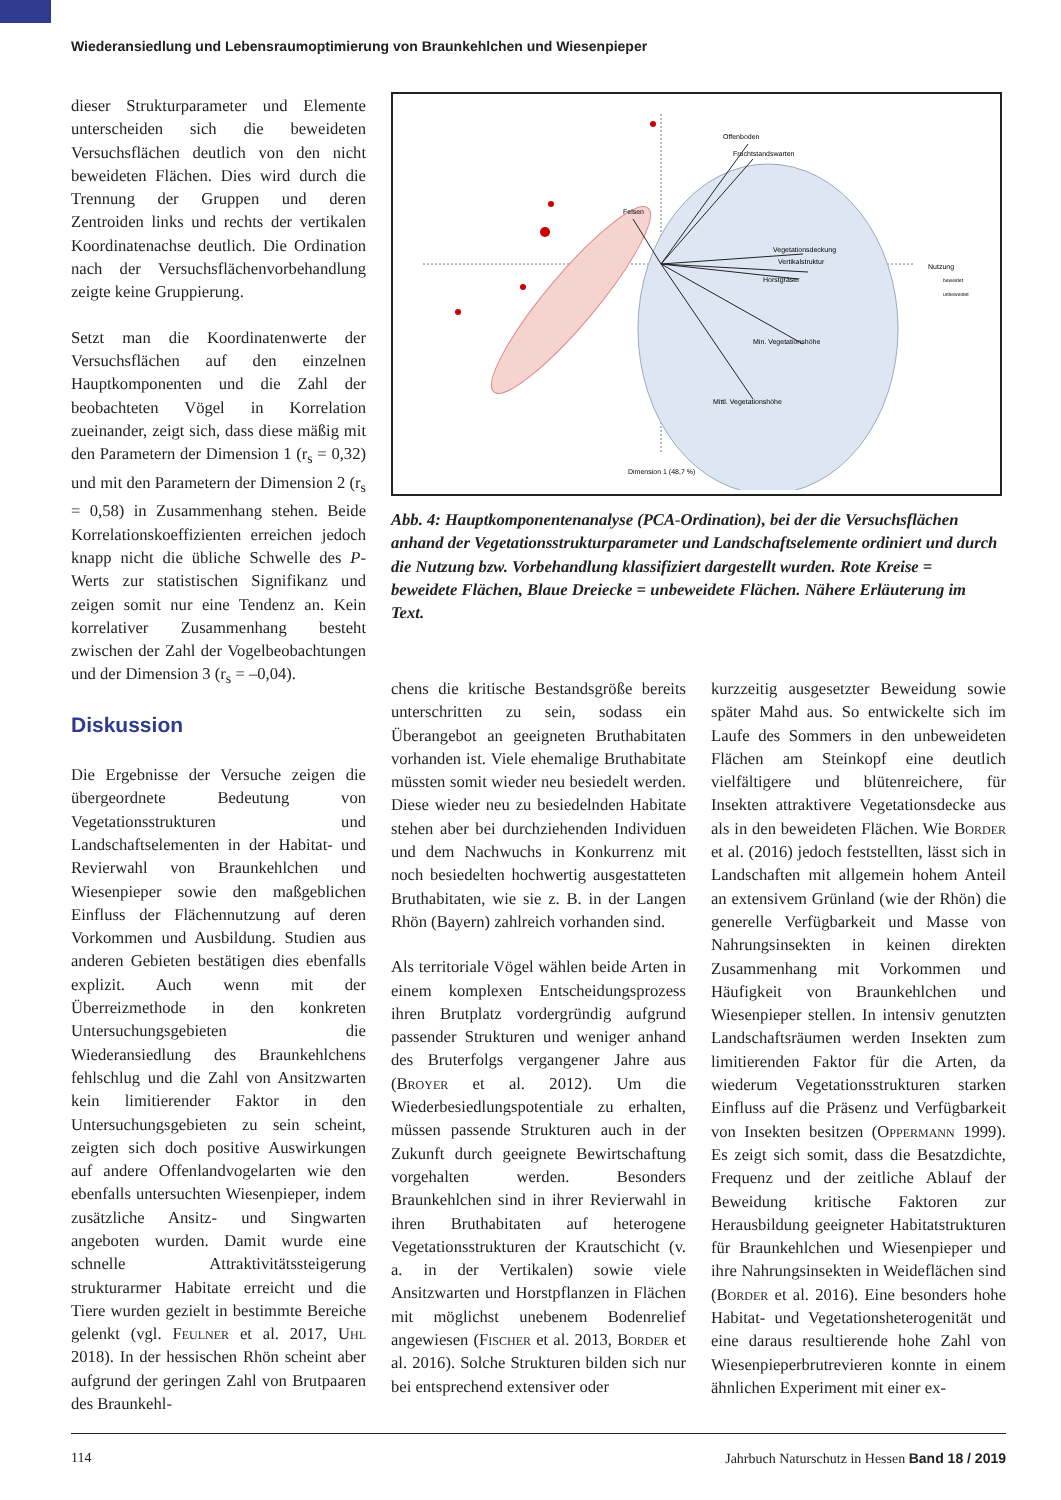Wiederansiedlung und Lebensraumoptimierung von Braunkehlchen und Wiesenpieper
dieser Strukturparameter und Elemente unterscheiden sich die beweideten Versuchsflächen deutlich von den nicht beweideten Flächen. Dies wird durch die Trennung der Gruppen und deren Zentroiden links und rechts der vertikalen Koordinatenachse deutlich. Die Ordination nach der Versuchsflächenvorbehandlung zeigte keine Gruppierung.
Setzt man die Koordinatenwerte der Versuchsflächen auf den einzelnen Hauptkomponenten und die Zahl der beobachteten Vögel in Korrelation zueinander, zeigt sich, dass diese mäßig mit den Parametern der Dimension 1 (r<sub>s</sub> = 0,32) und mit den Parametern der Dimension 2 (r<sub>s</sub> = 0,58) in Zusammenhang stehen. Beide Korrelationskoeffizienten erreichen jedoch knapp nicht die übliche Schwelle des P-Werts zur statistischen Signifikanz und zeigen somit nur eine Tendenz an. Kein korrelativer Zusammenhang besteht zwischen der Zahl der Vogelbeobachtungen und der Dimension 3 (r<sub>s</sub> = –0,04).
Diskussion
Die Ergebnisse der Versuche zeigen die übergeordnete Bedeutung von Vegetationsstrukturen und Landschaftselementen in der Habitat- und Revierwahl von Braunkehlchen und Wiesenpieper sowie den maßgeblichen Einfluss der Flächennutzung auf deren Vorkommen und Ausbildung. Studien aus anderen Gebieten bestätigen dies ebenfalls explizit. Auch wenn mit der Überreizmethode in den konkreten Untersuchungsgebieten die Wiederansiedlung des Braunkehlchens fehlschlug und die Zahl von Ansitzwarten kein limitierender Faktor in den Untersuchungsgebieten zu sein scheint, zeigten sich doch positive Auswirkungen auf andere Offenlandvogelarten wie den ebenfalls untersuchten Wiesenpieper, indem zusätzliche Ansitz- und Singwarten angeboten wurden. Damit wurde eine schnelle Attraktivitätssteigerung strukturarmer Habitate erreicht und die Tiere wurden gezielt in bestimmte Bereiche gelenkt (vgl. Feulner et al. 2017, Uhl 2018). In der hessischen Rhön scheint aber aufgrund der geringen Zahl von Brutpaaren des Braunkehl-
Offenboden
Fruchtstandswarten
Felsen
Vegetationsdeckung
Vertikalstruktur
Horstgräser
Min. Vegetationshöhe
Mittl. Vegetationshöhe
Dimension 1 (48,7 %)
Nutzung
beweidet
unbeweidet
Abb. 4: Hauptkomponentenanalyse (PCA-Ordination), bei der die Versuchsflächen anhand der Vegetationsstrukturparameter und Landschaftselemente ordiniert und durch die Nutzung bzw. Vorbehandlung klassifiziert dargestellt wurden. Rote Kreise = beweidete Flächen, Blaue Dreiecke = unbeweidete Flächen. Nähere Erläuterung im Text.
chens die kritische Bestandsgröße bereits unterschritten zu sein, sodass ein Überangebot an geeigneten Bruthabitaten vorhanden ist. Viele ehemalige Bruthabitate müssten somit wieder neu besiedelt werden. Diese wieder neu zu besiedelnden Habitate stehen aber bei durchziehenden Individuen und dem Nachwuchs in Konkurrenz mit noch besiedelten hochwertig ausgestatteten Bruthabitaten, wie sie z. B. in der Langen Rhön (Bayern) zahlreich vorhanden sind.
Als territoriale Vögel wählen beide Arten in einem komplexen Entscheidungsprozess ihren Brutplatz vordergründig aufgrund passender Strukturen und weniger anhand des Bruterfolgs vergangener Jahre aus (Broyer et al. 2012). Um die Wiederbesiedlungspotentiale zu erhalten, müssen passende Strukturen auch in der Zukunft durch geeignete Bewirtschaftung vorgehalten werden. Besonders Braunkehlchen sind in ihrer Revierwahl in ihren Bruthabitaten auf heterogene Vegetationsstrukturen der Krautschicht (v. a. in der Vertikalen) sowie viele Ansitzwarten und Horstpflanzen in Flächen mit möglichst unebenem Bodenrelief angewiesen (Fischer et al. 2013, Border et al. 2016). Solche Strukturen bilden sich nur bei entsprechend extensiver oder
kurzzeitig ausgesetzter Beweidung sowie später Mahd aus. So entwickelte sich im Laufe des Sommers in den unbeweideten Flächen am Steinkopf eine deutlich vielfältigere und blütenreichere, für Insekten attraktivere Vegetationsdecke aus als in den beweideten Flächen. Wie Border et al. (2016) jedoch feststellten, lässt sich in Landschaften mit allgemein hohem Anteil an extensivem Grünland (wie der Rhön) die generelle Verfügbarkeit und Masse von Nahrungsinsekten in keinen direkten Zusammenhang mit Vorkommen und Häufigkeit von Braunkehlchen und Wiesenpieper stellen. In intensiv genutzten Landschaftsräumen werden Insekten zum limitierenden Faktor für die Arten, da wiederum Vegetationsstrukturen starken Einfluss auf die Präsenz und Verfügbarkeit von Insekten besitzen (Oppermann 1999). Es zeigt sich somit, dass die Besatzdichte, Frequenz und der zeitliche Ablauf der Beweidung kritische Faktoren zur Herausbildung geeigneter Habitatstrukturen für Braunkehlchen und Wiesenpieper und ihre Nahrungsinsekten in Weideflächen sind (Border et al. 2016). Eine besonders hohe Habitat- und Vegetationsheterogenität und eine daraus resultierende hohe Zahl von Wiesenpieperbrutrevieren konnte in einem ähnlichen Experiment mit einer ex-
114 Jahrbuch Naturschutz in Hessen Band 18 / 2019